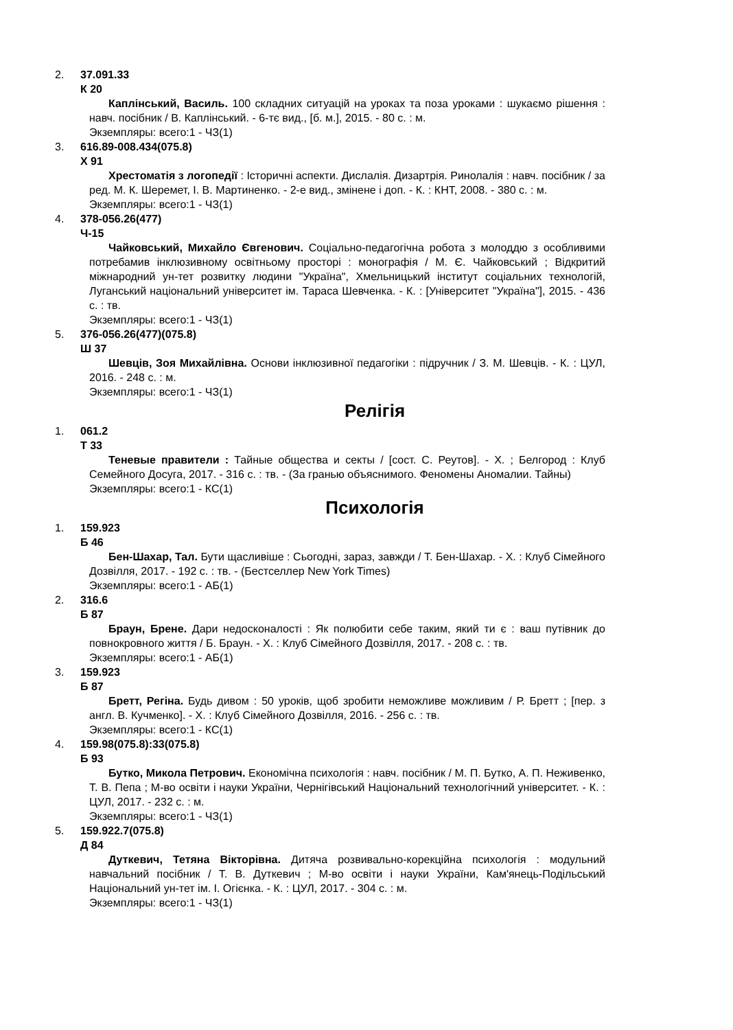2. 37.091.33
К 20
Каплінський, Василь. 100 складних ситуацій на уроках та поза уроками : шукаємо рішення : навч. посібник / В. Каплінський. - 6-тє вид., [б. м.], 2015. - 80 с. : м.
Экземпляры: всего:1 - ЧЗ(1)
3. 616.89-008.434(075.8)
Х 91
Хрестоматія з логопедії : Історичні аспекти. Дислалія. Дизартрія. Ринолалія : навч. посібник / за ред. М. К. Шеремет, І. В. Мартиненко. - 2-е вид., змінене і доп. - К. : КНТ, 2008. - 380 с. : м.
Экземпляры: всего:1 - ЧЗ(1)
4. 378-056.26(477)
Ч-15
Чайковський, Михайло Євгенович. Соціально-педагогічна робота з молоддю з особливими потребамив інклюзивному освітньому просторі : монографія / М. Є. Чайковський ; Відкритий міжнародний ун-тет розвитку людини "Україна", Хмельницький інститут соціальних технологій, Луганський національний університет ім. Тараса Шевченка. - К. : [Університет "Україна"], 2015. - 436 с. : тв.
Экземпляры: всего:1 - ЧЗ(1)
5. 376-056.26(477)(075.8)
Ш 37
Шевців, Зоя Михайлівна. Основи інклюзивної педагогіки : підручник / З. М. Шевців. - К. : ЦУЛ, 2016. - 248 с. : м.
Экземпляры: всего:1 - ЧЗ(1)
Релігія
1. 061.2
Т 33
Теневые правители : Тайные общества и секты / [сост. С. Реутов]. - Х. ; Белгород : Клуб Семейного Досуга, 2017. - 316 с. : тв. - (За гранью объяснимого. Феномены Аномалии. Тайны)
Экземпляры: всего:1 - КС(1)
Психологія
1. 159.923
Б 46
Бен-Шахар, Тал. Бути щасливіше : Сьогодні, зараз, завжди / Т. Бен-Шахар. - Х. : Клуб Сімейного Дозвілля, 2017. - 192 с. : тв. - (Бестселлер New York Times)
Экземпляры: всего:1 - АБ(1)
2. 316.6
Б 87
Браун, Брене. Дари недосконалості : Як полюбити себе таким, який ти є : ваш путівник до повнокровного життя / Б. Браун. - Х. : Клуб Сімейного Дозвілля, 2017. - 208 с. : тв.
Экземпляры: всего:1 - АБ(1)
3. 159.923
Б 87
Бретт, Регіна. Будь дивом : 50 уроків, щоб зробити неможливе можливим / Р. Бретт ; [пер. з англ. В. Кучменко]. - Х. : Клуб Сімейного Дозвілля, 2016. - 256 с. : тв.
Экземпляры: всего:1 - КС(1)
4. 159.98(075.8):33(075.8)
Б 93
Бутко, Микола Петрович. Економічна психологія : навч. посібник / М. П. Бутко, А. П. Неживенко, Т. В. Пепа ; М-во освіти і науки України, Чернігівський Національний технологічний університет. - К. : ЦУЛ, 2017. - 232 с. : м.
Экземпляры: всего:1 - ЧЗ(1)
5. 159.922.7(075.8)
Д 84
Дуткевич, Тетяна Вікторівна. Дитяча розвивально-корекційна психологія : модульний навчальний посібник / Т. В. Дуткевич ; М-во освіти і науки України, Кам'янець-Подільський Національний ун-тет ім. І. Огієнка. - К. : ЦУЛ, 2017. - 304 с. : м.
Экземпляры: всего:1 - ЧЗ(1)